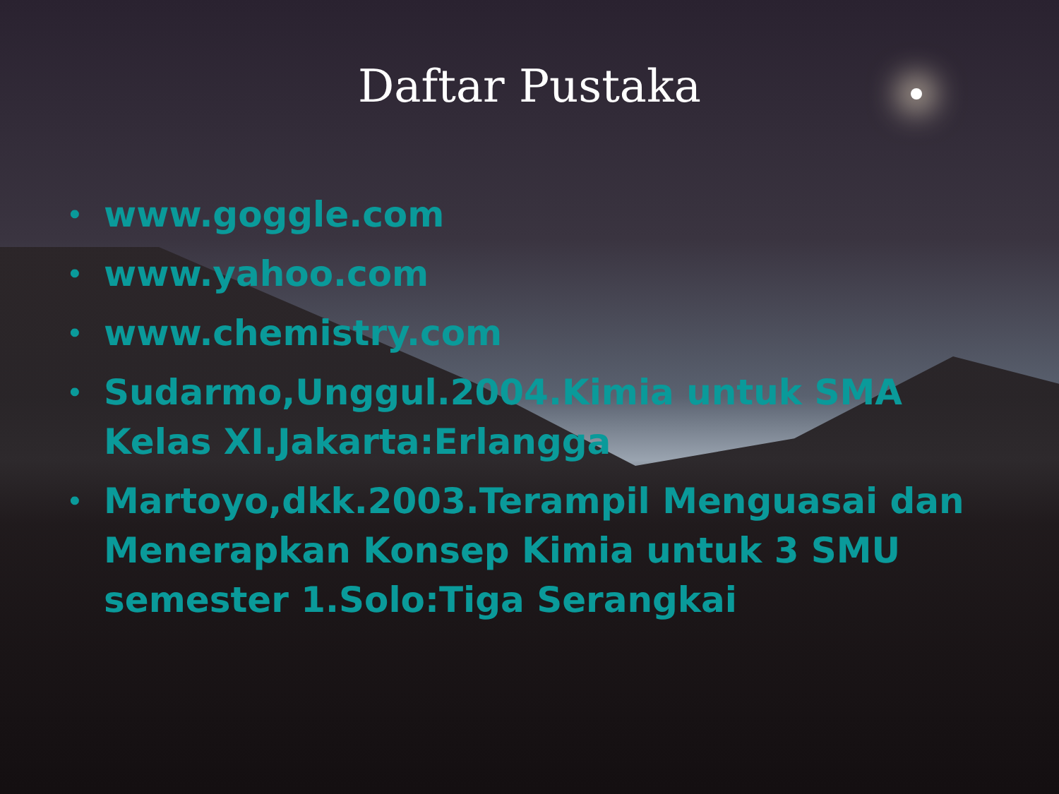Daftar Pustaka
• www.goggle.com
• www.yahoo.com
• www.chemistry.com
• Sudarmo,Unggul.2004.Kimia untuk SMA Kelas XI.Jakarta:Erlangga
• Martoyo,dkk.2003.Terampil Menguasai dan Menerapkan Konsep Kimia untuk 3 SMU semester 1.Solo:Tiga Serangkai